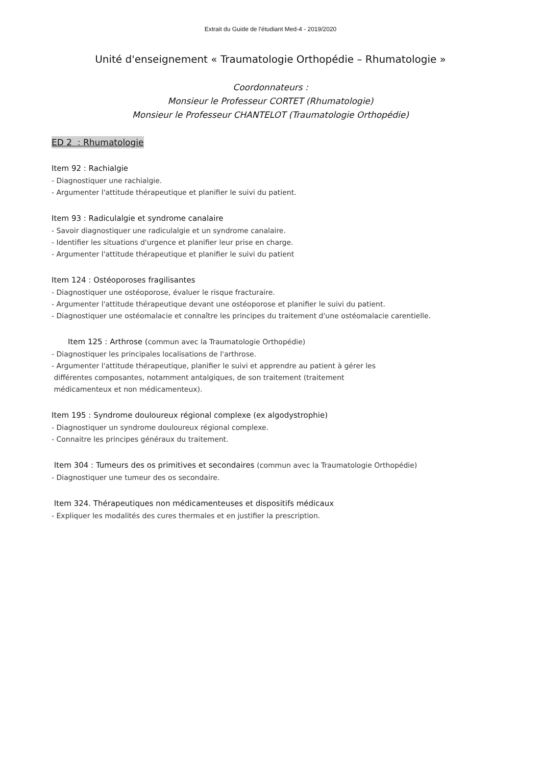Extrait du Guide de l'étudiant Med-4 - 2019/2020
Unité d'enseignement « Traumatologie Orthopédie – Rhumatologie »
Coordonnateurs :
Monsieur le Professeur CORTET (Rhumatologie)
Monsieur le Professeur CHANTELOT (Traumatologie Orthopédie)
ED 2 : Rhumatologie
Item 92 : Rachialgie
- Diagnostiquer une rachialgie.
- Argumenter l'attitude thérapeutique et planifier le suivi du patient.
Item 93 : Radiculalgie et syndrome canalaire
- Savoir diagnostiquer une radiculalgie et un syndrome canalaire.
- Identifier les situations d'urgence et planifier leur prise en charge.
- Argumenter l'attitude thérapeutique et planifier le suivi du patient
Item 124 : Ostéoporoses fragilisantes
- Diagnostiquer une ostéoporose, évaluer le risque fracturaire.
- Argumenter l'attitude thérapeutique devant une ostéoporose et planifier le suivi du patient.
- Diagnostiquer une ostéomalacie et connaître les principes du traitement d'une ostéomalacie carentielle.
Item 125 : Arthrose (commun avec la Traumatologie Orthopédie)
- Diagnostiquer les principales localisations de l'arthrose.
- Argumenter l'attitude thérapeutique, planifier le suivi et apprendre au patient à gérer les
différentes composantes, notamment antalgiques, de son traitement (traitement
médicamenteux et non médicamenteux).
Item 195 : Syndrome douloureux régional complexe (ex algodystrophie)
- Diagnostiquer un syndrome douloureux régional complexe.
- Connaitre les principes généraux du traitement.
Item 304 : Tumeurs des os primitives et secondaires (commun avec la Traumatologie Orthopédie)
- Diagnostiquer une tumeur des os secondaire.
Item 324. Thérapeutiques non médicamenteuses et dispositifs médicaux
- Expliquer les modalités des cures thermales et en justifier la prescription.